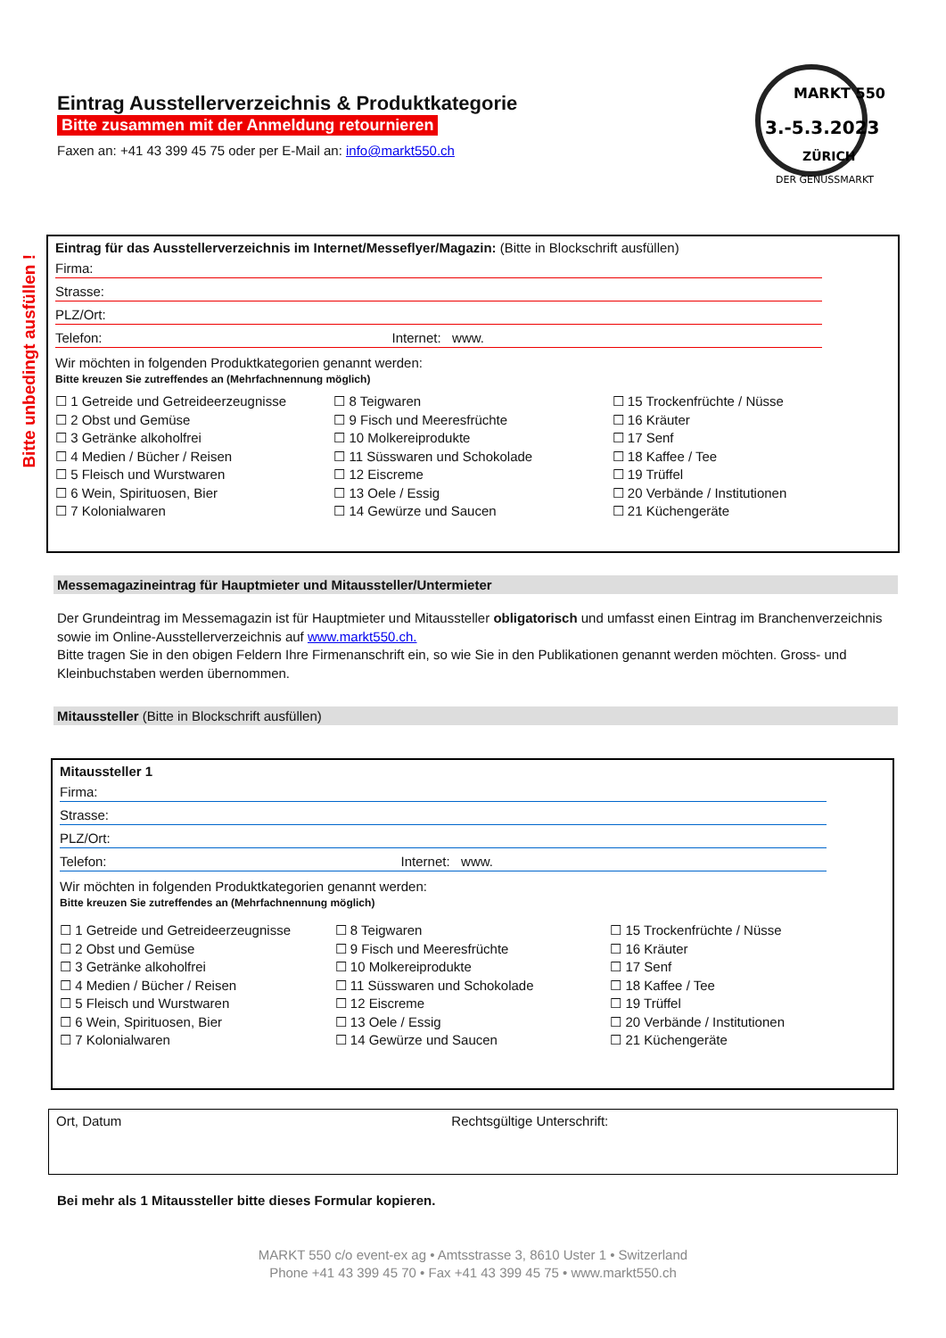Bitte unbedingt ausfüllen !
Eintrag Ausstellerverzeichnis & Produktkategorie
Bitte zusammen mit der Anmeldung retournieren
Faxen an: +41 43 399 45 75 oder per E-Mail an: info@markt550.ch
3.-5.3.2023
MARKT 550
ZÜRICH
DER GENUSSMARKT
Eintrag für das Ausstellerverzeichnis im Internet/Messeflyer/Magazin: (Bitte in Blockschrift ausfüllen)
Firma:
Strasse:
PLZ/Ort:
Telefon: Internet: www.
Wir möchten in folgenden Produktkategorien genannt werden:
Bitte kreuzen Sie zutreffendes an (Mehrfachnennung möglich)
☐ 1 Getreide und Getreideerzeugnisse
☐ 2 Obst und Gemüse
☐ 3 Getränke alkoholfrei
☐ 4 Medien / Bücher / Reisen
☐ 5 Fleisch und Wurstwaren
☐ 6 Wein, Spirituosen, Bier
☐ 7 Kolonialwaren
☐ 8 Teigwaren
☐ 9 Fisch und Meeresfrüchte
☐ 10 Molkereiprodukte
☐ 11 Süsswaren und Schokolade
☐ 12 Eiscreme
☐ 13 Oele / Essig
☐ 14 Gewürze und Saucen
☐ 15 Trockenfrüchte / Nüsse
☐ 16 Kräuter
☐ 17 Senf
☐ 18 Kaffee / Tee
☐ 19 Trüffel
☐ 20 Verbände / Institutionen
☐ 21 Küchengeräte
Messemagazineintrag für Hauptmieter und Mitaussteller/Untermieter
Der Grundeintrag im Messemagazin ist für Hauptmieter und Mitaussteller obligatorisch und umfasst einen Eintrag im Branchenverzeichnis sowie im Online-Ausstellerverzeichnis auf www.markt550.ch.
Bitte tragen Sie in den obigen Feldern Ihre Firmenanschrift ein, so wie Sie in den Publikationen genannt werden möchten. Gross- und Kleinbuchstaben werden übernommen.
Mitaussteller (Bitte in Blockschrift ausfüllen)
Mitaussteller 1
Firma:
Strasse:
PLZ/Ort:
Telefon: Internet: www.
Wir möchten in folgenden Produktkategorien genannt werden:
Bitte kreuzen Sie zutreffendes an (Mehrfachnennung möglich)
☐ 1 Getreide und Getreideerzeugnisse
☐ 2 Obst und Gemüse
☐ 3 Getränke alkoholfrei
☐ 4 Medien / Bücher / Reisen
☐ 5 Fleisch und Wurstwaren
☐ 6 Wein, Spirituosen, Bier
☐ 7 Kolonialwaren
☐ 8 Teigwaren
☐ 9 Fisch und Meeresfrüchte
☐ 10 Molkereiprodukte
☐ 11 Süsswaren und Schokolade
☐ 12 Eiscreme
☐ 13 Oele / Essig
☐ 14 Gewürze und Saucen
☐ 15 Trockenfrüchte / Nüsse
☐ 16 Kräuter
☐ 17 Senf
☐ 18 Kaffee / Tee
☐ 19 Trüffel
☐ 20 Verbände / Institutionen
☐ 21 Küchengeräte
Ort, Datum Rechtsgültige Unterschrift:
Bei mehr als 1 Mitaussteller bitte dieses Formular kopieren.
MARKT 550 c/o event-ex ag • Amtsstrasse 3, 8610 Uster 1 • Switzerland
Phone +41 43 399 45 70 • Fax +41 43 399 45 75 • www.markt550.ch